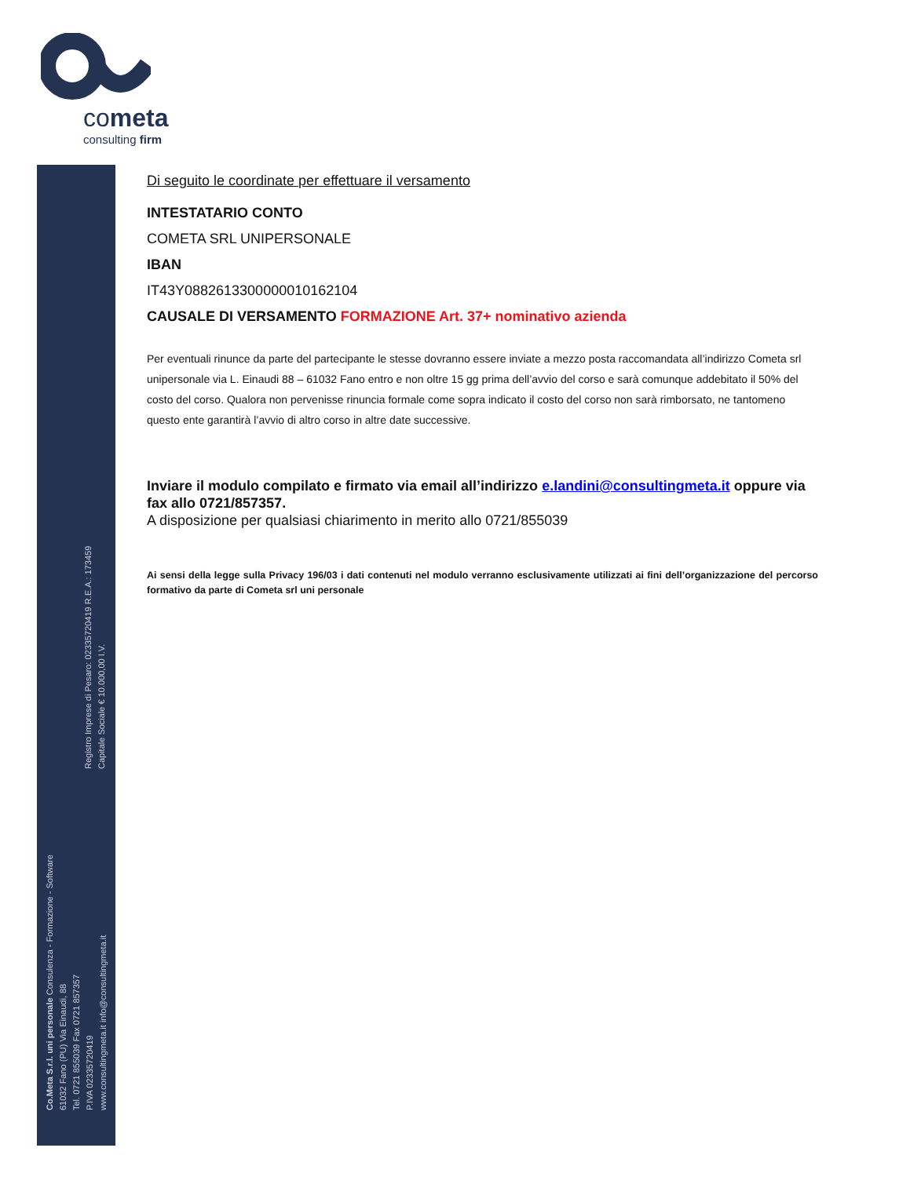cometa
consulting firm
Registro Imprese di Pesaro: 02335720419 R.E.A.: 173459
Capitale Sociale € 10.000,00 I.V.
Co.Meta S.r.l. uni personale Consulenza - Formazione - Software
61032 Fano (PU) Via Einaudi, 88
Tel. 0721 855039 Fax 0721 857357
P.IVA 02335720419
www.consultingmeta.it info@consultingmeta.it
Di seguito le coordinate per effettuare il versamento
INTESTATARIO CONTO
COMETA SRL UNIPERSONALE
IBAN
IT43Y0882613300000010162104
CAUSALE DI VERSAMENTO FORMAZIONE Art. 37+ nominativo azienda
Per eventuali rinunce da parte del partecipante le stesse dovranno essere inviate a mezzo posta raccomandata all’indirizzo Cometa srl unipersonale via L. Einaudi 88 – 61032 Fano entro e non oltre 15 gg prima dell’avvio del corso e sarà comunque addebitato il 50% del costo del corso. Qualora non pervenisse rinuncia formale come sopra indicato il costo del corso non sarà rimborsato, ne tantomeno questo ente garantirà l’avvio di altro corso in altre date successive.
Inviare il modulo compilato e firmato via email all’indirizzo e.landini@consultingmeta.it oppure via fax allo 0721/857357.
A disposizione per qualsiasi chiarimento in merito allo 0721/855039
Ai sensi della legge sulla Privacy 196/03 i dati contenuti nel modulo verranno esclusivamente utilizzati ai fini dell’organizzazione del percorso formativo da parte di Cometa srl uni personale